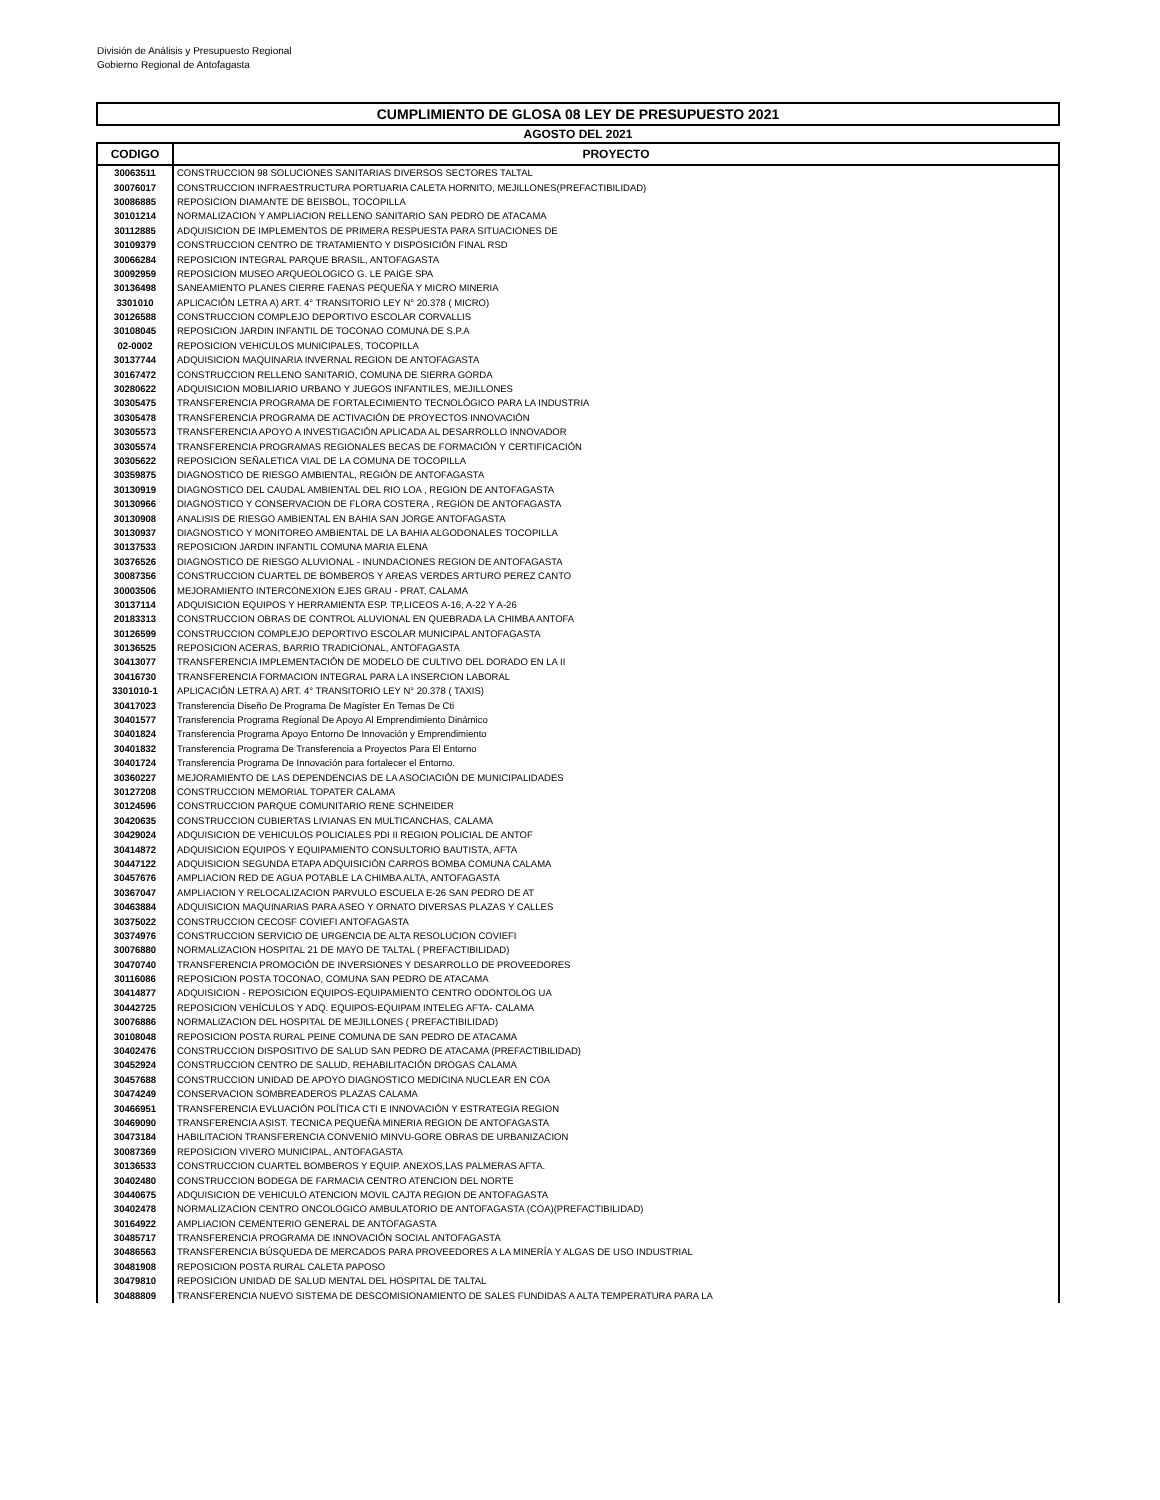División de Análisis y Presupuesto Regional
Gobierno Regional de Antofagasta
CUMPLIMIENTO DE GLOSA 08 LEY DE PRESUPUESTO 2021
AGOSTO DEL 2021
| CODIGO | PROYECTO |
| --- | --- |
| 30063511 | CONSTRUCCION 98 SOLUCIONES SANITARIAS DIVERSOS SECTORES TALTAL |
| 30076017 | CONSTRUCCION INFRAESTRUCTURA PORTUARIA CALETA HORNITO, MEJILLONES(PREFACTIBILIDAD) |
| 30086885 | REPOSICION DIAMANTE DE BEISBOL, TOCOPILLA |
| 30101214 | NORMALIZACION Y AMPLIACION RELLENO SANITARIO SAN PEDRO DE ATACAMA |
| 30112885 | ADQUISICION DE IMPLEMENTOS DE PRIMERA RESPUESTA PARA SITUACIONES DE |
| 30109379 | CONSTRUCCION CENTRO DE TRATAMIENTO Y DISPOSICIÓN FINAL RSD |
| 30066284 | REPOSICION INTEGRAL PARQUE BRASIL, ANTOFAGASTA |
| 30092959 | REPOSICION MUSEO ARQUEOLOGICO G. LE PAIGE SPA |
| 30136498 | SANEAMIENTO PLANES CIERRE FAENAS PEQUEÑA Y MICRO MINERIA |
| 3301010 | APLICACIÓN LETRA A) ART. 4° TRANSITORIO LEY N° 20.378 ( MICRO) |
| 30126588 | CONSTRUCCION COMPLEJO DEPORTIVO ESCOLAR CORVALLIS |
| 30108045 | REPOSICION JARDIN INFANTIL DE TOCONAO COMUNA DE S.P.A |
| 02-0002 | REPOSICION VEHICULOS MUNICIPALES, TOCOPILLA |
| 30137744 | ADQUISICION MAQUINARIA INVERNAL REGION DE ANTOFAGASTA |
| 30167472 | CONSTRUCCION RELLENO SANITARIO, COMUNA DE SIERRA GORDA |
| 30280622 | ADQUISICION MOBILIARIO URBANO Y JUEGOS INFANTILES, MEJILLONES |
| 30305475 | TRANSFERENCIA PROGRAMA DE FORTALECIMIENTO TECNOLÓGICO PARA LA INDUSTRIA |
| 30305478 | TRANSFERENCIA PROGRAMA DE ACTIVACIÓN DE PROYECTOS INNOVACIÓN |
| 30305573 | TRANSFERENCIA APOYO A INVESTIGACIÓN APLICADA AL DESARROLLO INNOVADOR |
| 30305574 | TRANSFERENCIA PROGRAMAS REGIONALES BECAS DE FORMACIÓN Y CERTIFICACIÓN |
| 30305622 | REPOSICION SEÑALETICA VIAL DE LA COMUNA DE TOCOPILLA |
| 30359875 | DIAGNOSTICO DE RIESGO AMBIENTAL, REGIÓN DE ANTOFAGASTA |
| 30130919 | DIAGNOSTICO DEL CAUDAL AMBIENTAL DEL RIO LOA , REGION DE ANTOFAGASTA |
| 30130966 | DIAGNOSTICO Y CONSERVACION DE FLORA COSTERA , REGION DE ANTOFAGASTA |
| 30130908 | ANALISIS DE RIESGO AMBIENTAL EN BAHIA SAN JORGE ANTOFAGASTA |
| 30130937 | DIAGNOSTICO Y MONITOREO AMBIENTAL DE LA BAHIA ALGODONALES TOCOPILLA |
| 30137533 | REPOSICION JARDIN INFANTIL COMUNA MARIA ELENA |
| 30376526 | DIAGNOSTICO DE RIESGO ALUVIONAL - INUNDACIONES REGION DE ANTOFAGASTA |
| 30087356 | CONSTRUCCION CUARTEL DE BOMBEROS Y AREAS VERDES ARTURO PEREZ CANTO |
| 30003506 | MEJORAMIENTO INTERCONEXION EJES GRAU - PRAT, CALAMA |
| 30137114 | ADQUISICION EQUIPOS Y HERRAMIENTA ESP. TP,LICEOS A-16, A-22 Y A-26 |
| 20183313 | CONSTRUCCION OBRAS DE CONTROL ALUVIONAL EN QUEBRADA LA CHIMBA ANTOFA |
| 30126599 | CONSTRUCCION COMPLEJO DEPORTIVO ESCOLAR MUNICIPAL ANTOFAGASTA |
| 30136525 | REPOSICION ACERAS, BARRIO TRADICIONAL, ANTOFAGASTA |
| 30413077 | TRANSFERENCIA IMPLEMENTACIÓN DE MODELO DE CULTIVO DEL DORADO EN LA II |
| 30416730 | TRANSFERENCIA FORMACION INTEGRAL PARA LA INSERCION LABORAL |
| 3301010-1 | APLICACIÓN LETRA A) ART. 4° TRANSITORIO LEY N° 20.378 ( TAXIS) |
| 30417023 | Transferencia Diseño De Programa De Magíster En Temas De Cti |
| 30401577 | Transferencia Programa Regional De Apoyo Al Emprendimiento Dinámico |
| 30401824 | Transferencia Programa Apoyo Entorno De Innovación y Emprendimiento |
| 30401832 | Transferencia Programa De Transferencia a Proyectos Para El Entorno |
| 30401724 | Transferencia Programa De Innovación para fortalecer el Entorno. |
| 30360227 | MEJORAMIENTO DE LAS DEPENDENCIAS DE LA ASOCIACIÓN DE MUNICIPALIDADES |
| 30127208 | CONSTRUCCION MEMORIAL TOPATER CALAMA |
| 30124596 | CONSTRUCCION PARQUE COMUNITARIO RENE SCHNEIDER |
| 30420635 | CONSTRUCCION CUBIERTAS LIVIANAS EN MULTICANCHAS, CALAMA |
| 30429024 | ADQUISICION DE VEHICULOS POLICIALES PDI II REGION POLICIAL DE ANTOF |
| 30414872 | ADQUISICION EQUIPOS Y EQUIPAMIENTO CONSULTORIO BAUTISTA, AFTA |
| 30447122 | ADQUISICION SEGUNDA ETAPA ADQUISICIÓN CARROS BOMBA COMUNA CALAMA |
| 30457676 | AMPLIACION RED DE AGUA POTABLE LA CHIMBA ALTA, ANTOFAGASTA |
| 30367047 | AMPLIACION Y RELOCALIZACION PARVULO ESCUELA E-26 SAN PEDRO DE AT |
| 30463884 | ADQUISICION MAQUINARIAS PARA ASEO Y ORNATO DIVERSAS PLAZAS Y CALLES |
| 30375022 | CONSTRUCCION CECOSF COVIEFI ANTOFAGASTA |
| 30374976 | CONSTRUCCION SERVICIO DE URGENCIA DE ALTA RESOLUCION COVIEFI |
| 30076880 | NORMALIZACION HOSPITAL 21 DE MAYO DE TALTAL ( PREFACTIBILIDAD) |
| 30470740 | TRANSFERENCIA PROMOCIÓN DE INVERSIONES Y DESARROLLO DE PROVEEDORES |
| 30116086 | REPOSICION POSTA TOCONAO, COMUNA SAN PEDRO DE ATACAMA |
| 30414877 | ADQUISICION - REPOSICION EQUIPOS-EQUIPAMIENTO CENTRO ODONTOLOG UA |
| 30442725 | REPOSICION VEHÍCULOS Y ADQ. EQUIPOS-EQUIPAM INTELEG AFTA- CALAMA |
| 30076886 | NORMALIZACION DEL HOSPITAL DE MEJILLONES ( PREFACTIBILIDAD) |
| 30108048 | REPOSICION POSTA RURAL PEINE COMUNA DE SAN PEDRO DE ATACAMA |
| 30402476 | CONSTRUCCION DISPOSITIVO DE SALUD SAN PEDRO DE ATACAMA (PREFACTIBILIDAD) |
| 30452924 | CONSTRUCCION CENTRO DE SALUD, REHABILITACIÓN DROGAS CALAMA |
| 30457688 | CONSTRUCCION UNIDAD DE APOYO DIAGNOSTICO MEDICINA NUCLEAR EN COA |
| 30474249 | CONSERVACION SOMBREADEROS PLAZAS CALAMA |
| 30466951 | TRANSFERENCIA EVLUACIÓN POLÍTICA CTI E INNOVACIÓN Y ESTRATEGIA REGION |
| 30469090 | TRANSFERENCIA ASIST. TECNICA PEQUEÑA MINERIA REGION DE ANTOFAGASTA |
| 30473184 | HABILITACION TRANSFERENCIA CONVENIO MINVU-GORE OBRAS DE URBANIZACION |
| 30087369 | REPOSICION VIVERO MUNICIPAL, ANTOFAGASTA |
| 30136533 | CONSTRUCCION CUARTEL BOMBEROS Y EQUIP. ANEXOS,LAS PALMERAS AFTA. |
| 30402480 | CONSTRUCCION BODEGA DE FARMACIA CENTRO ATENCION DEL NORTE |
| 30440675 | ADQUISICION DE VEHICULO ATENCION MOVIL CAJTA REGION DE ANTOFAGASTA |
| 30402478 | NORMALIZACION CENTRO ONCOLOGICO AMBULATORIO DE ANTOFAGASTA (COA)(PREFACTIBILIDAD) |
| 30164922 | AMPLIACION CEMENTERIO GENERAL DE ANTOFAGASTA |
| 30485717 | TRANSFERENCIA PROGRAMA DE INNOVACIÓN SOCIAL ANTOFAGASTA |
| 30486563 | TRANSFERENCIA BÚSQUEDA DE MERCADOS PARA PROVEEDORES A LA MINERÍA Y ALGAS DE USO INDUSTRIAL |
| 30481908 | REPOSICION POSTA RURAL CALETA PAPOSO |
| 30479810 | REPOSICION UNIDAD DE SALUD MENTAL DEL HOSPITAL DE TALTAL |
| 30488809 | TRANSFERENCIA NUEVO SISTEMA DE DESCOMISIONAMIENTO DE SALES FUNDIDAS A ALTA TEMPERATURA PARA LA |